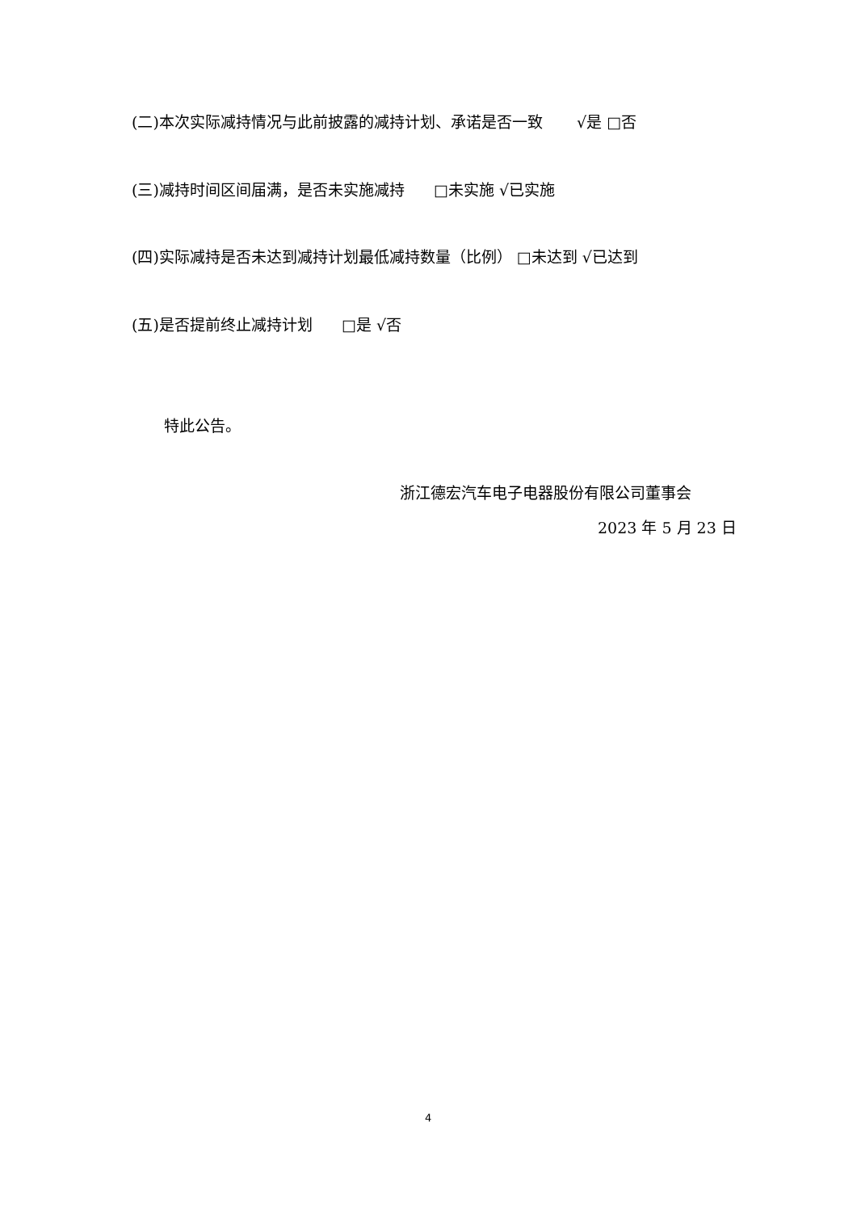(二)本次实际减持情况与此前披露的减持计划、承诺是否一致 √是 □否
(三)减持时间区间届满，是否未实施减持 □未实施 √已实施
(四)实际减持是否未达到减持计划最低减持数量（比例） □未达到 √已达到
(五)是否提前终止减持计划 □是 √否
特此公告。
浙江德宏汽车电子电器股份有限公司董事会
2023 年 5 月 23 日
4